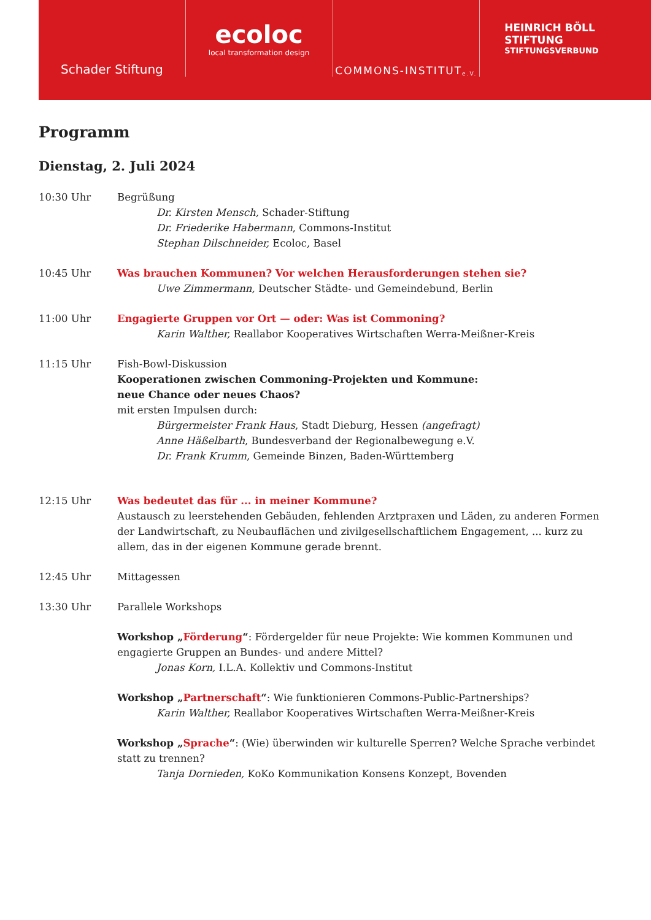Schader Stiftung
ecoloc
local transformation design
COMMONS-INSTITUT e.V.
HEINRICH BÖLL STIFTUNG
STIFTUNGSVERBUND
Programm
Dienstag, 2. Juli 2024
10:30 Uhr Begrüßung
Dr. Kirsten Mensch, Schader-Stiftung
Dr. Friederike Habermann, Commons-Institut
Stephan Dilschneider, Ecoloc, Basel
10:45 Uhr Was brauchen Kommunen? Vor welchen Herausforderungen stehen sie?
Uwe Zimmermann, Deutscher Städte- und Gemeindebund, Berlin
11:00 Uhr Engagierte Gruppen vor Ort — oder: Was ist Commoning?
Karin Walther, Reallabor Kooperatives Wirtschaften Werra-Meißner-Kreis
11:15 Uhr Fish-Bowl-Diskussion
Kooperationen zwischen Commoning-Projekten und Kommune:
neue Chance oder neues Chaos?
mit ersten Impulsen durch:
Bürgermeister Frank Haus, Stadt Dieburg, Hessen (angefragt)
Anne Häßelbarth, Bundesverband der Regionalbewegung e.V.
Dr. Frank Krumm, Gemeinde Binzen, Baden-Württemberg
12:15 Uhr Was bedeutet das für ... in meiner Kommune?
Austausch zu leerstehenden Gebäuden, fehlenden Arztpraxen und Läden, zu anderen Formen der Landwirtschaft, zu Neubauflächen und zivilgesellschaftlichem Engagement, ... kurz zu allem, das in der eigenen Kommune gerade brennt.
12:45 Uhr Mittagessen
13:30 Uhr Parallele Workshops
Workshop „Förderung“: Fördergelder für neue Projekte: Wie kommen Kommunen und engagierte Gruppen an Bundes- und andere Mittel?
Jonas Korn, I.L.A. Kollektiv und Commons-Institut
Workshop „Partnerschaft“: Wie funktionieren Commons-Public-Partnerships?
Karin Walther, Reallabor Kooperatives Wirtschaften Werra-Meißner-Kreis
Workshop „Sprache“: (Wie) überwinden wir kulturelle Sperren? Welche Sprache verbindet statt zu trennen?
Tanja Dornieden, KoKo Kommunikation Konsens Konzept, Bovenden